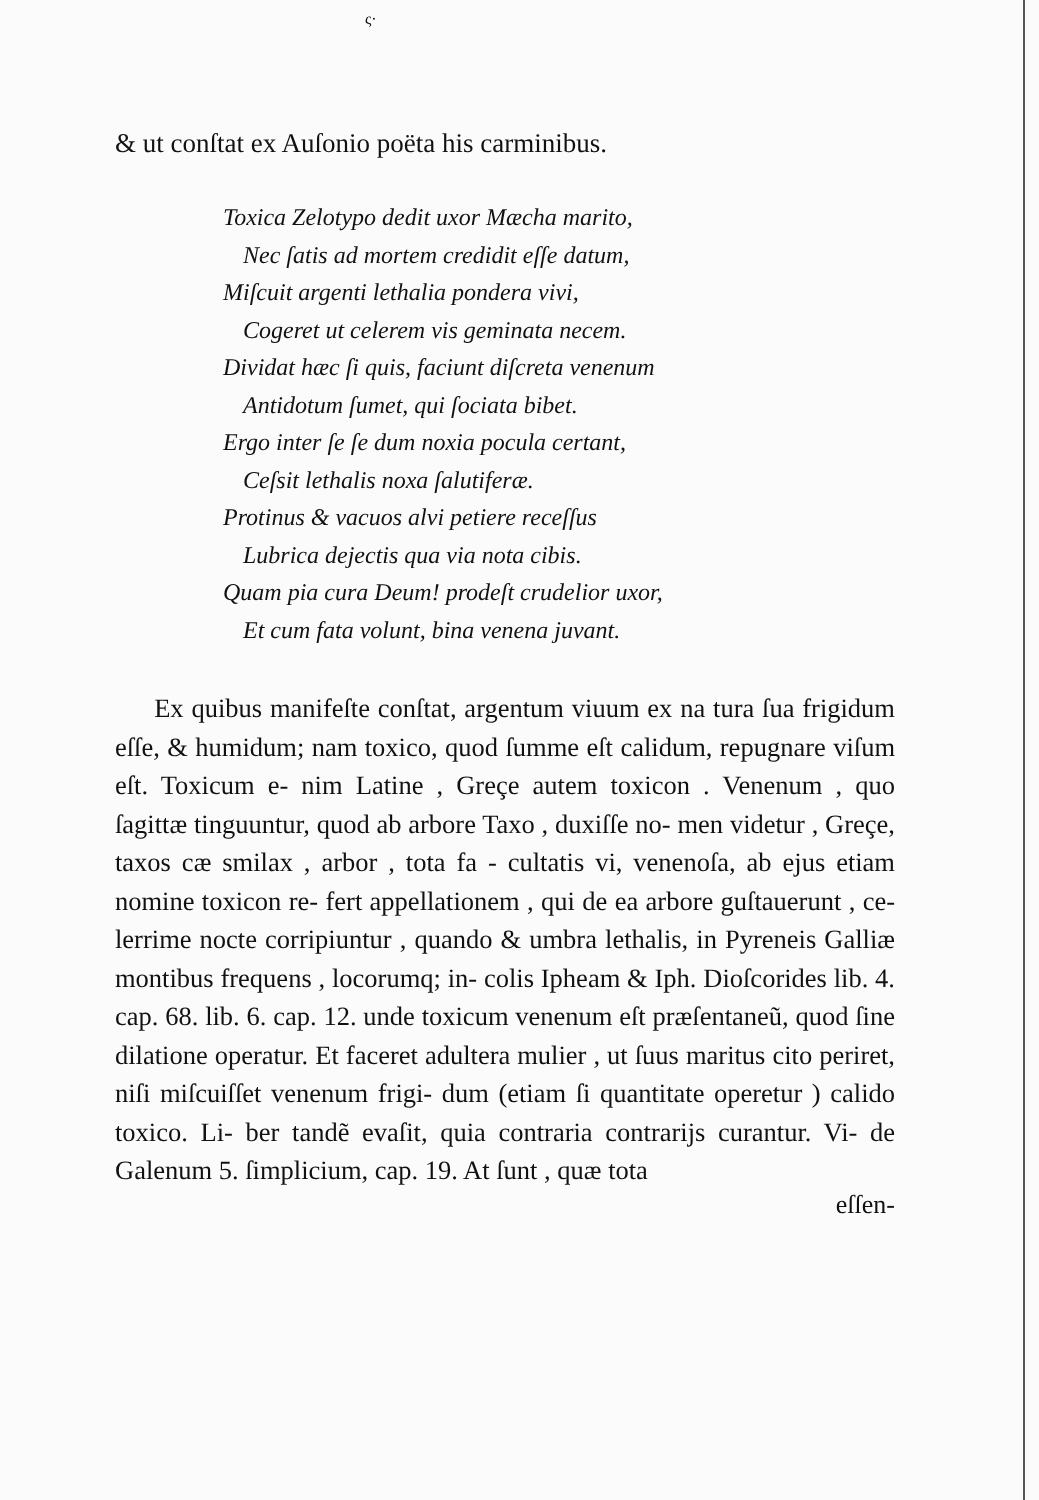ς·
& ut conſtat ex Auſonio poëta his carminibus.
Toxica Zelotypo dedit uxor Mæcha marito,
Nec ſatis ad mortem credidit eſſe datum,
Miſcuit argenti lethalia pondera vivi,
Cogeret ut celerem vis geminata necem.
Dividat hæc ſi quis, faciunt diſcreta venenum
Antidotum ſumet, qui ſociata bibet.
Ergo inter ſe ſe dum noxia pocula certant,
Ceſsit lethalis noxa ſalutiferæ.
Protinus & vacuos alvi petiere receſſus
Lubrica dejectis qua via nota cibis.
Quam pia cura Deum! prodeſt crudelior uxor,
Et cum fata volunt, bina venena juvant.
Ex quibus manifeſte conſtat, argentum viuum ex na tura ſua frigidum eſſe, & humidum; nam toxico, quod ſumme eſt calidum, repugnare viſum eſt. Toxicum e- nim Latine , Greçe autem toxicon . Venenum , quo ſagittæ tinguuntur, quod ab arbore Taxo , duxiſſe no- men videtur , Greçe, taxos cæ smilax , arbor , tota fa - cultatis vi, venenoſa, ab ejus etiam nomine toxicon re- fert appellationem , qui de ea arbore guſtauerunt , ce- lerrime nocte corripiuntur , quando & umbra lethalis, in Pyreneis Galliæ montibus frequens , locorumq; in- colis Ipheam & Iph. Dioſcorides lib. 4. cap. 68. lib. 6. cap. 12. unde toxicum venenum eſt præſentaneũ, quod ſine dilatione operatur. Et faceret adultera mulier , ut ſuus maritus cito periret, niſi miſcuiſſet venenum frigi- dum (etiam ſi quantitate operetur ) calido toxico. Li- ber tandẽ evaſit, quia contraria contrarijs curantur. Vi- de Galenum 5. ſimplicium, cap. 19. At ſunt , quæ tota
eſſen-